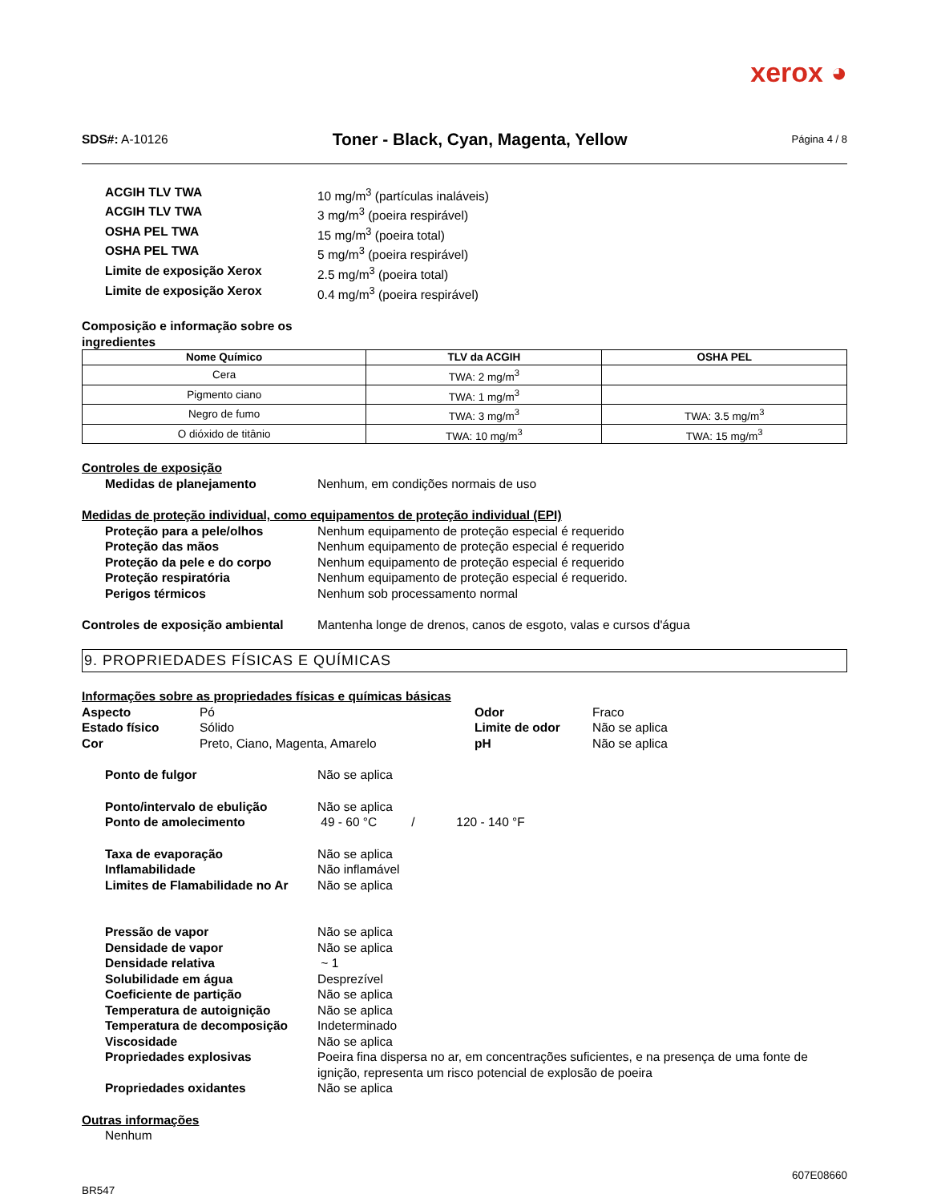xerox ◕
SDS#: A-10126
Toner - Black, Cyan, Magenta, Yellow
Página 4 / 8
ACGIH TLV TWA 10 mg/m<sup>3</sup> (partículas inaláveis)
ACGIH TLV TWA 3 mg/m<sup>3</sup> (poeira respirável)
OSHA PEL TWA 15 mg/m<sup>3</sup> (poeira total)
OSHA PEL TWA 5 mg/m<sup>3</sup> (poeira respirável)
Limite de exposição Xerox 2.5 mg/m<sup>3</sup> (poeira total)
Limite de exposição Xerox 0.4 mg/m<sup>3</sup> (poeira respirável)
Composição e informação sobre os
ingredientes
| Nome Químico | TLV da ACGIH | OSHA PEL |
| --- | --- | --- |
| Cera | TWA: 2 mg/m<sup>3</sup> | |
| Pigmento ciano | TWA: 1 mg/m<sup>3</sup> | |
| Negro de fumo | TWA: 3 mg/m<sup>3</sup> | TWA: 3.5 mg/m<sup>3</sup> |
| O dióxido de titânio | TWA: 10 mg/m<sup>3</sup> | TWA: 15 mg/m<sup>3</sup> |
Controles de exposição
Medidas de planejamento Nenhum, em condições normais de uso
Medidas de proteção individual, como equipamentos de proteção individual (EPI)
Proteção para a pele/olhos Nenhum equipamento de proteção especial é requerido
Proteção das mãos Nenhum equipamento de proteção especial é requerido
Proteção da pele e do corpo Nenhum equipamento de proteção especial é requerido
Proteção respiratória Nenhum equipamento de proteção especial é requerido.
Perigos térmicos Nenhum sob processamento normal
Controles de exposição ambiental
Mantenha longe de drenos, canos de esgoto, valas e cursos d'água
9. PROPRIEDADES FÍSICAS E QUÍMICAS
Informações sobre as propriedades físicas e químicas básicas
Aspecto Pó Odor Fraco
Estado físico Sólido Limite de odor Não se aplica
Cor Preto, Ciano, Magenta, Amarelo pH Não se aplica
Ponto de fulgor Não se aplica
Ponto/intervalo de ebulição Não se aplica
Ponto de amolecimento 49 - 60 °C / 120 - 140 °F
Taxa de evaporação Não se aplica
Inflamabilidade Não inflamável
Limites de Flamabilidade no Ar
Não se aplica
Pressão de vapor Não se aplica
Densidade de vapor Não se aplica
Densidade relativa ~ 1
Solubilidade em água Desprezível
Coeficiente de partição Não se aplica
Temperatura de autoignição Não se aplica
Temperatura de decomposição Indeterminado
Viscosidade Não se aplica
Propriedades explosivas Poeira fina dispersa no ar, em concentrações suficientes, e na presença de uma fonte de ignição, representa um risco potencial de explosão de poeira
Propriedades oxidantes Não se aplica
Outras informações
Nenhum
607E08660
BR547